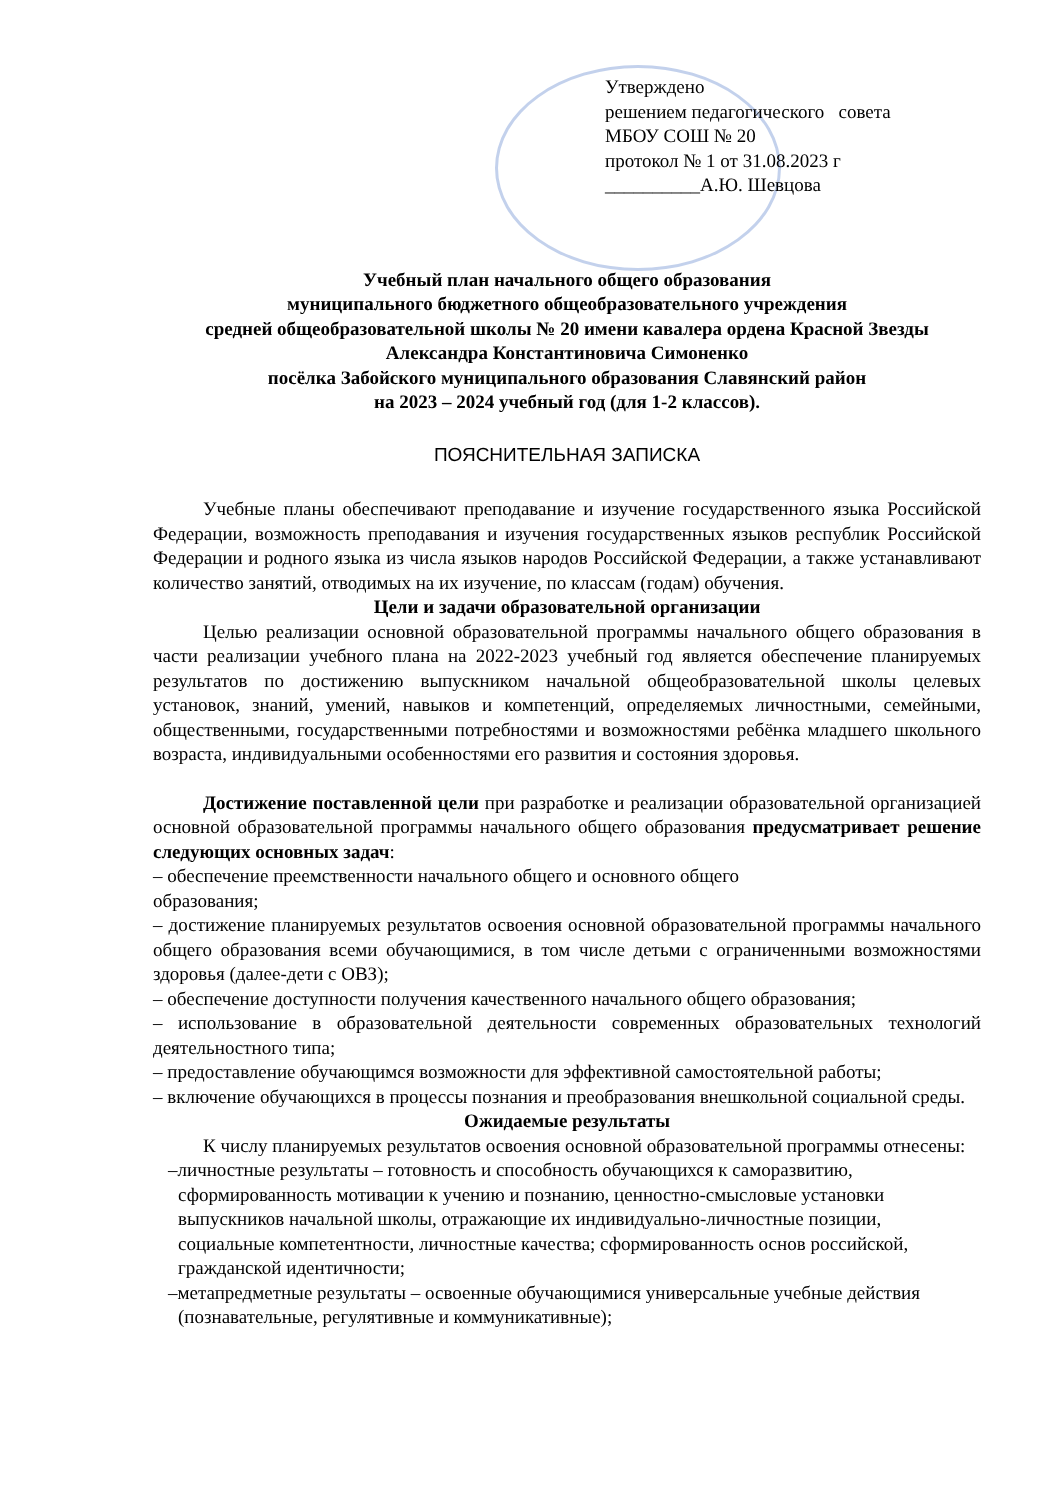Утверждено
решением педагогического совета
МБОУ СОШ № 20
протокол № 1 от 31.08.2023 г
__________А.Ю. Шевцова
Учебный план начального общего образования
муниципального бюджетного общеобразовательного учреждения
средней общеобразовательной школы № 20 имени кавалера ордена Красной Звезды
Александра Константиновича Симоненко
посёлка Забойского муниципального образования Славянский район
на 2023 – 2024 учебный год (для 1-2 классов).
ПОЯСНИТЕЛЬНАЯ ЗАПИСКА
Учебные планы обеспечивают преподавание и изучение государственного языка Российской Федерации, возможность преподавания и изучения государственных языков республик Российской Федерации и родного языка из числа языков народов Российской Федерации, а также устанавливают количество занятий, отводимых на их изучение, по классам (годам) обучения.
Цели и задачи образовательной организации
Целью реализации основной образовательной программы начального общего образования в части реализации учебного плана на 2022-2023 учебный год является обеспечение планируемых результатов по достижению выпускником начальной общеобразовательной школы целевых установок, знаний, умений, навыков и компетенций, определяемых личностными, семейными, общественными, государственными потребностями и возможностями ребёнка младшего школьного возраста, индивидуальными особенностями его развития и состояния здоровья.
Достижение поставленной цели при разработке и реализации образовательной организацией основной образовательной программы начального общего образования предусматривает решение следующих основных задач:
– обеспечение преемственности начального общего и основного общего
образования;
– достижение планируемых результатов освоения основной образовательной программы начального общего образования всеми обучающимися, в том числе детьми с ограниченными возможностями здоровья (далее-дети с ОВЗ);
– обеспечение доступности получения качественного начального общего образования;
– использование в образовательной деятельности современных образовательных технологий деятельностного типа;
– предоставление обучающимся возможности для эффективной самостоятельной работы;
– включение обучающихся в процессы познания и преобразования внешкольной социальной среды.
Ожидаемые результаты
К числу планируемых результатов освоения основной образовательной программы отнесены:
–личностные результаты – готовность и способность обучающихся к саморазвитию, сформированность мотивации к учению и познанию, ценностно-смысловые установки выпускников начальной школы, отражающие их индивидуально-личностные позиции, социальные компетентности, личностные качества; сформированность основ российской, гражданской идентичности;
–метапредметные результаты – освоенные обучающимися универсальные учебные действия (познавательные, регулятивные и коммуникативные);